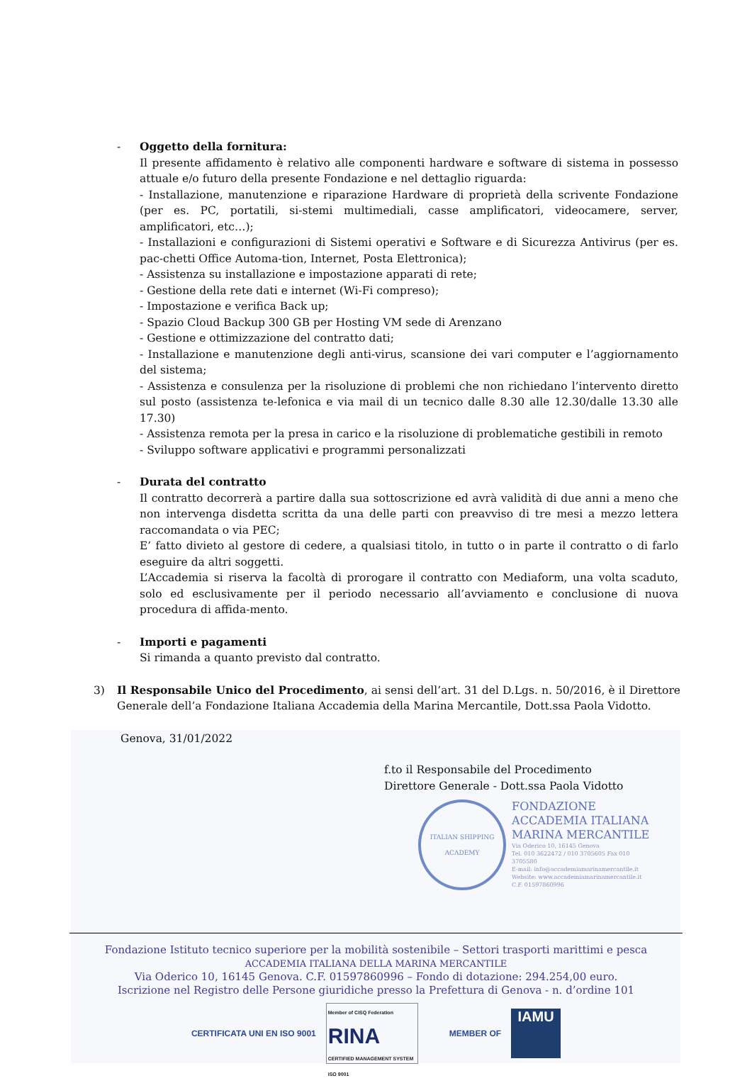- Oggetto della fornitura:
Il presente affidamento è relativo alle componenti hardware e software di sistema in possesso attuale e/o futuro della presente Fondazione e nel dettaglio riguarda:
- Installazione, manutenzione e riparazione Hardware di proprietà della scrivente Fondazione (per es. PC, portatili, si-stemi multimediali, casse amplificatori, videocamere, server, amplificatori, etc…);
- Installazioni e configurazioni di Sistemi operativi e Software e di Sicurezza Antivirus (per es. pac-chetti Office Automa-tion, Internet, Posta Elettronica);
- Assistenza su installazione e impostazione apparati di rete;
- Gestione della rete dati e internet (Wi-Fi compreso);
- Impostazione e verifica Back up;
- Spazio Cloud Backup 300 GB per Hosting VM sede di Arenzano
- Gestione e ottimizzazione del contratto dati;
- Installazione e manutenzione degli anti-virus, scansione dei vari computer e l’aggiornamento del sistema;
- Assistenza e consulenza per la risoluzione di problemi che non richiedano l’intervento diretto sul posto (assistenza te-lefonica e via mail di un tecnico dalle 8.30 alle 12.30/dalle 13.30 alle 17.30)
- Assistenza remota per la presa in carico e la risoluzione di problematiche gestibili in remoto
- Sviluppo software applicativi e programmi personalizzati
- Durata del contratto
Il contratto decorrerà a partire dalla sua sottoscrizione ed avrà validità di due anni a meno che non intervenga disdetta scritta da una delle parti con preavviso di tre mesi a mezzo lettera raccomandata o via PEC;
E’ fatto divieto al gestore di cedere, a qualsiasi titolo, in tutto o in parte il contratto o di farlo eseguire da altri soggetti.
L’Accademia si riserva la facoltà di prorogare il contratto con Mediaform, una volta scaduto, solo ed esclusivamente per il periodo necessario all’avviamento e conclusione di nuova procedura di affida-mento.
- Importi e pagamenti
Si rimanda a quanto previsto dal contratto.
3) Il Responsabile Unico del Procedimento, ai sensi dell’art. 31 del D.Lgs. n. 50/2016, è il Direttore Generale dell’a Fondazione Italiana Accademia della Marina Mercantile, Dott.ssa Paola Vidotto.
Genova, 31/01/2022
f.to il Responsabile del Procedimento
Direttore Generale - Dott.ssa Paola Vidotto
ITALIAN SHIPPING ACADEMY
FONDAZIONE
ACCADEMIA ITALIANA
MARINA MERCANTILE
Via Oderico 10, 16145 Genova
Tel. 010 3622472 / 010 3705605 Fax 010 3705580
E-mail: info@accademiamarinamercantile.it
Website: www.accademiamarinamercantile.it
C.F. 01597860996
Fondazione Istituto tecnico superiore per la mobilità sostenibile – Settori trasporti marittimi e pesca
ACCADEMIA ITALIANA DELLA MARINA MERCANTILE
Via Oderico 10, 16145 Genova. C.F. 01597860996 – Fondo di dotazione: 294.254,00 euro.
Iscrizione nel Registro delle Persone giuridiche presso la Prefettura di Genova - n. d’ordine 101
CERTIFICATA UNI EN ISO 9001
Member of CISQ Federation
RINA
CERTIFIED MANAGEMENT SYSTEM ISO 9001
MEMBER OF
IAMU